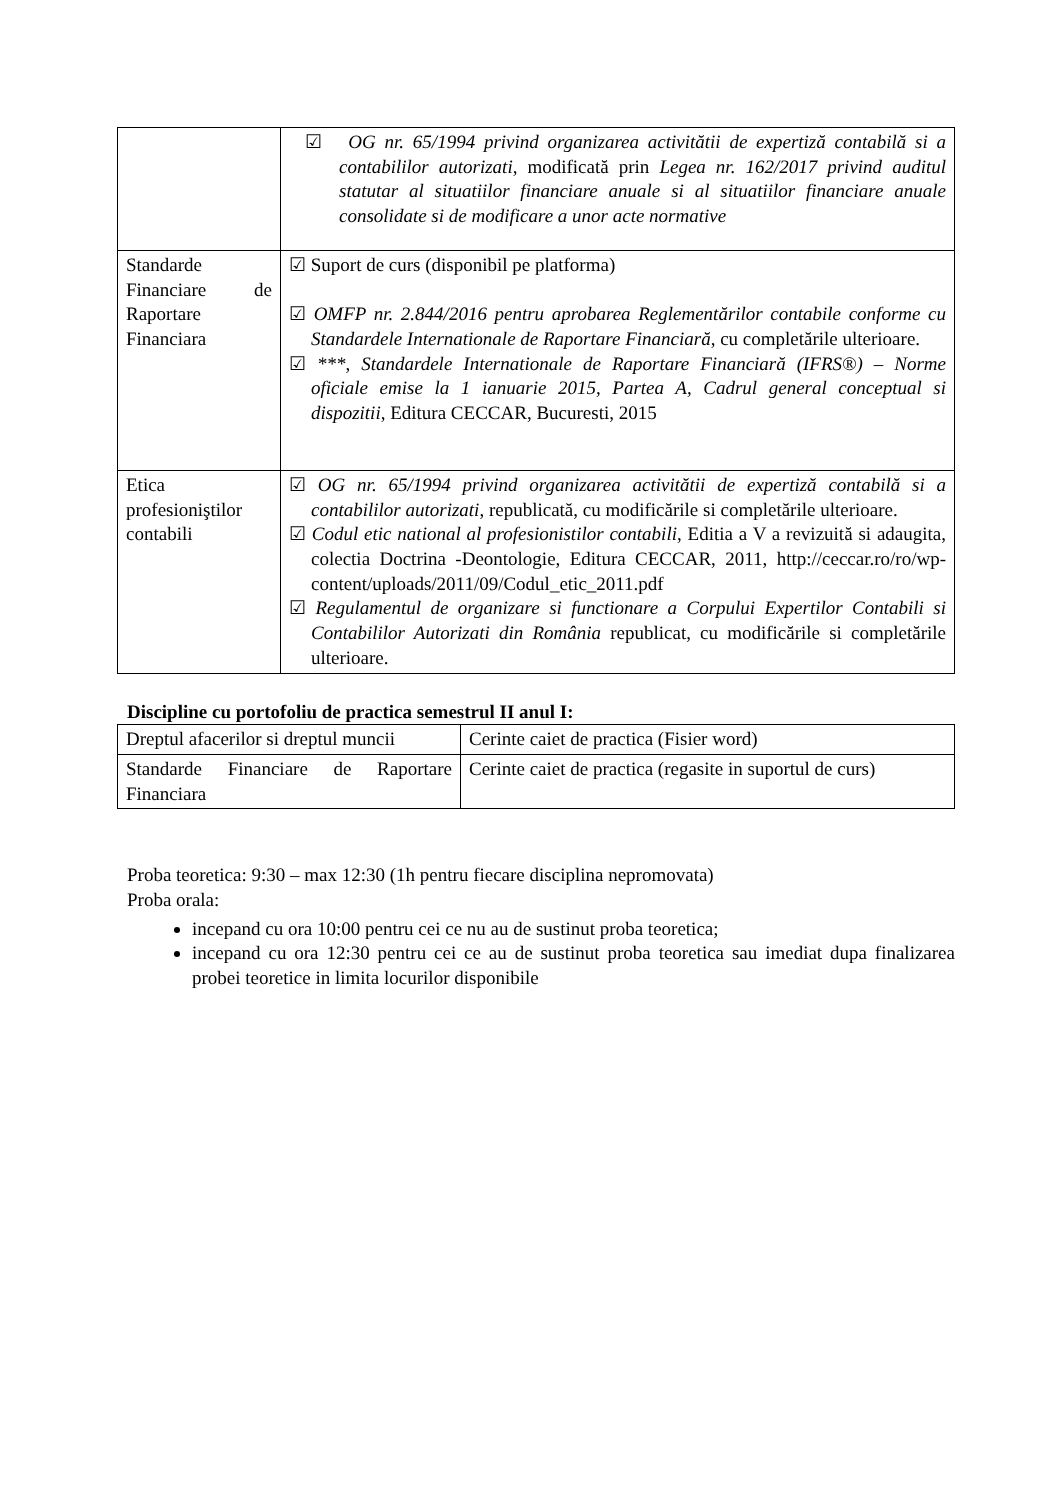| | ☑ OG nr. 65/1994 privind organizarea activitătii de expertiză contabilă si a contabililor autorizati , modificată prin Legea nr. 162/2017 privind auditul statutar al situatiilor financiare anuale si al situatiilor financiare anuale consolidate si de modificare a unor acte normative |
| Standarde Financiare de Raportare Financiara | ☑ Suport de curs (disponibil pe platforma) ☑ OMFP nr. 2.844/2016 pentru aprobarea Reglementărilor contabile conforme cu Standardele Internationale de Raportare Financiară , cu completările ulterioare. ☑ *** , Standardele Internationale de Raportare Financiară (IFRS®) – Norme oficiale emise la 1 ianuarie 2015, Partea A, Cadrul general conceptual si dispozitii , Editura CECCAR, Bucuresti, 2015 |
| Etica profesioniştilor contabili | ☑ OG nr. 65/1994 privind organizarea activitătii de expertiză contabilă si a contabililor autorizati , republicată, cu modificările si completările ulterioare. ☑ Codul etic national al profesionistilor contabili , Editia a V a revizuită si adaugita, colectia Doctrina -Deontologie, Editura CECCAR, 2011, http://ceccar.ro/ro/wp-content/uploads/2011/09/Codul_etic_2011.pdf ☑ Regulamentul de organizare si functionare a Corpului Expertilor Contabili si Contabililor Autorizati din România republicat, cu modificările si completările ulterioare. |
Discipline cu portofoliu de practica semestrul II anul I:
| Dreptul afacerilor si dreptul muncii | Cerinte caiet de practica (Fisier word) |
| Standarde Financiare de Raportare Financiara | Cerinte caiet de practica (regasite in suportul de curs) |
Proba teoretica: 9:30 – max 12:30 (1h pentru fiecare disciplina nepromovata)
Proba orala:
incepand cu ora 10:00 pentru cei ce nu au de sustinut proba teoretica;
incepand cu ora 12:30 pentru cei ce au de sustinut proba teoretica sau imediat dupa finalizarea probei teoretice in limita locurilor disponibile